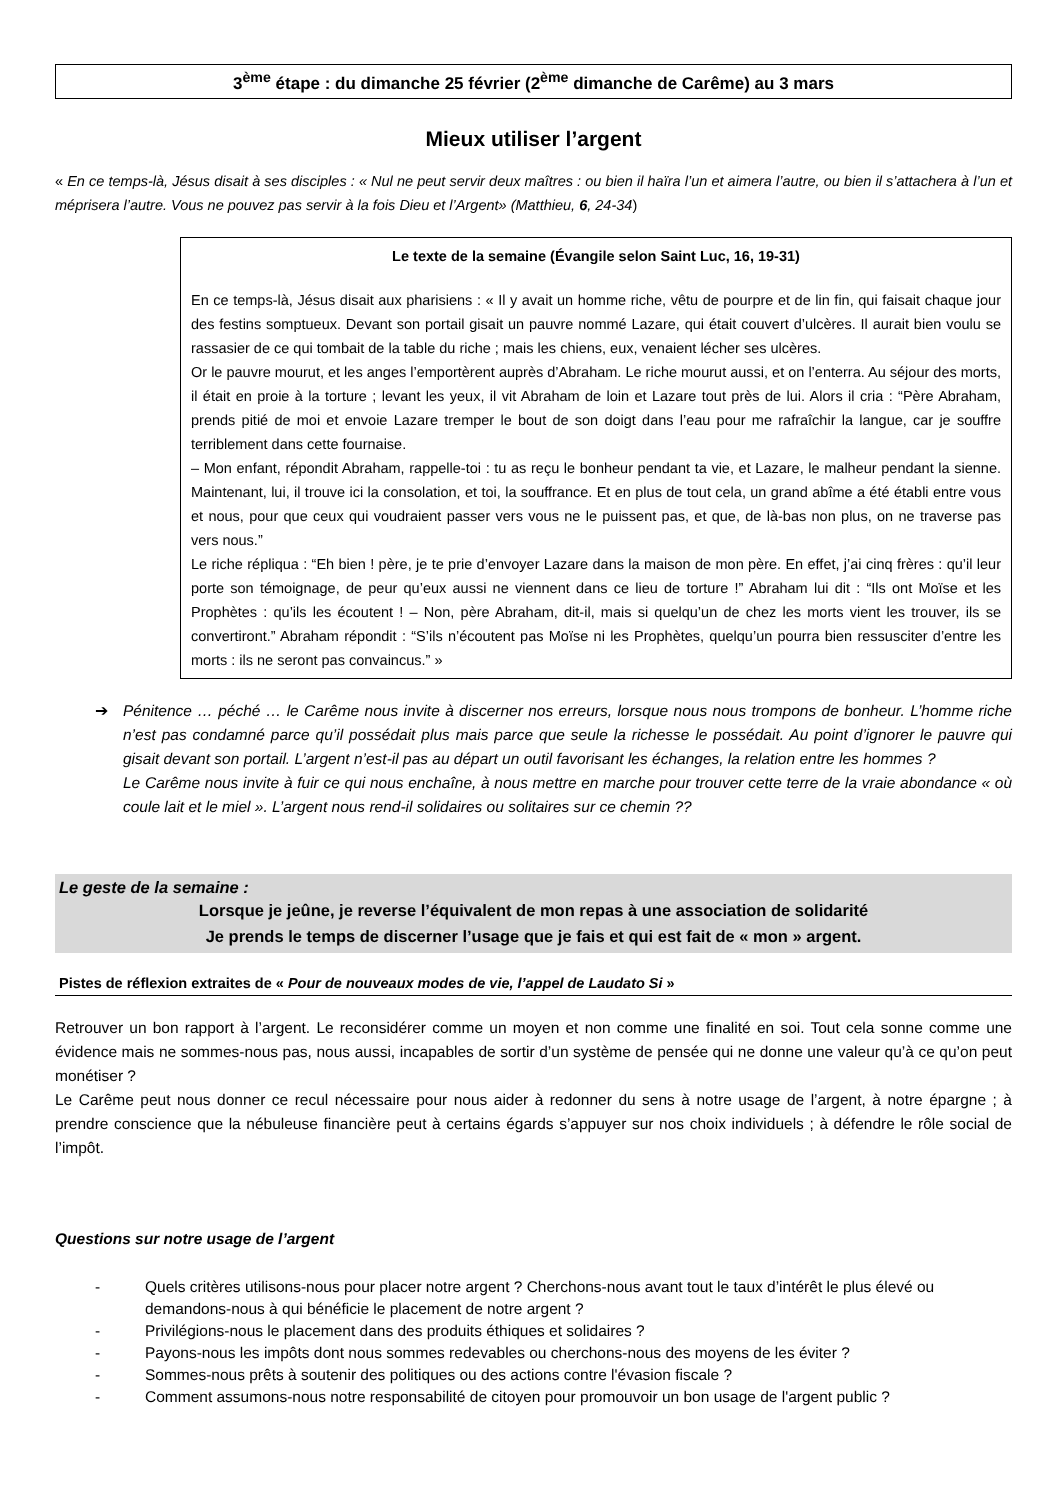3<sup>ème</sup> étape : du dimanche 25 février (2<sup>ème</sup> dimanche de Carême) au 3 mars
Mieux utiliser l’argent
« En ce temps-là, Jésus disait à ses disciples : « Nul ne peut servir deux maîtres : ou bien il haïra l’un et aimera l’autre, ou bien il s’attachera à l’un et méprisera l’autre. Vous ne pouvez pas servir à la fois Dieu et l’Argent» (Matthieu, 6, 24-34)
Le texte de la semaine (Évangile selon Saint Luc, 16, 19-31)
En ce temps-là, Jésus disait aux pharisiens : « Il y avait un homme riche, vêtu de pourpre et de lin fin, qui faisait chaque jour des festins somptueux. Devant son portail gisait un pauvre nommé Lazare, qui était couvert d’ulcères. Il aurait bien voulu se rassasier de ce qui tombait de la table du riche ; mais les chiens, eux, venaient lécher ses ulcères.
Or le pauvre mourut, et les anges l’emportèrent auprès d’Abraham. Le riche mourut aussi, et on l’enterra. Au séjour des morts, il était en proie à la torture ; levant les yeux, il vit Abraham de loin et Lazare tout près de lui. Alors il cria : “Père Abraham, prends pitié de moi et envoie Lazare tremper le bout de son doigt dans l’eau pour me rafraîchir la langue, car je souffre terriblement dans cette fournaise.
– Mon enfant, répondit Abraham, rappelle-toi : tu as reçu le bonheur pendant ta vie, et Lazare, le malheur pendant la sienne. Maintenant, lui, il trouve ici la consolation, et toi, la souffrance. Et en plus de tout cela, un grand abîme a été établi entre vous et nous, pour que ceux qui voudraient passer vers vous ne le puissent pas, et que, de là-bas non plus, on ne traverse pas vers nous.”
Le riche répliqua : “Eh bien ! père, je te prie d’envoyer Lazare dans la maison de mon père. En effet, j’ai cinq frères : qu’il leur porte son témoignage, de peur qu’eux aussi ne viennent dans ce lieu de torture !” Abraham lui dit : “Ils ont Moïse et les Prophètes : qu’ils les écoutent ! – Non, père Abraham, dit-il, mais si quelqu’un de chez les morts vient les trouver, ils se convertiront.” Abraham répondit : “S’ils n’écoutent pas Moïse ni les Prophètes, quelqu’un pourra bien ressusciter d’entre les morts : ils ne seront pas convaincus.” »
➔ Pénitence … péché … le Carême nous invite à discerner nos erreurs, lorsque nous nous trompons de bonheur. L’homme riche n’est pas condamné parce qu’il possédait plus mais parce que seule la richesse le possédait. Au point d’ignorer le pauvre qui gisait devant son portail. L’argent n’est-il pas au départ un outil favorisant les échanges, la relation entre les hommes ?
Le Carême nous invite à fuir ce qui nous enchaîne, à nous mettre en marche pour trouver cette terre de la vraie abondance « où coule lait et le miel ». L’argent nous rend-il solidaires ou solitaires sur ce chemin ??
Le geste de la semaine :
Lorsque je jeûne, je reverse l’équivalent de mon repas à une association de solidarité
Je prends le temps de discerner l’usage que je fais et qui est fait de « mon » argent.
Pistes de réflexion extraites de « Pour de nouveaux modes de vie, l’appel de Laudato Si »
Retrouver un bon rapport à l’argent. Le reconsidérer comme un moyen et non comme une finalité en soi. Tout cela sonne comme une évidence mais ne sommes-nous pas, nous aussi, incapables de sortir d’un système de pensée qui ne donne une valeur qu’à ce qu’on peut monétiser ?
Le Carême peut nous donner ce recul nécessaire pour nous aider à redonner du sens à notre usage de l’argent, à notre épargne ; à prendre conscience que la nébuleuse financière peut à certains égards s’appuyer sur nos choix individuels ; à défendre le rôle social de l’impôt.
Questions sur notre usage de l’argent
- Quels critères utilisons-nous pour placer notre argent ? Cherchons-nous avant tout le taux d’intérêt le plus élevé ou demandons-nous à qui bénéficie le placement de notre argent ?
- Privilégions-nous le placement dans des produits éthiques et solidaires ?
- Payons-nous les impôts dont nous sommes redevables ou cherchons-nous des moyens de les éviter ?
- Sommes-nous prêts à soutenir des politiques ou des actions contre l'évasion fiscale ?
- Comment assumons-nous notre responsabilité de citoyen pour promouvoir un bon usage de l'argent public ?